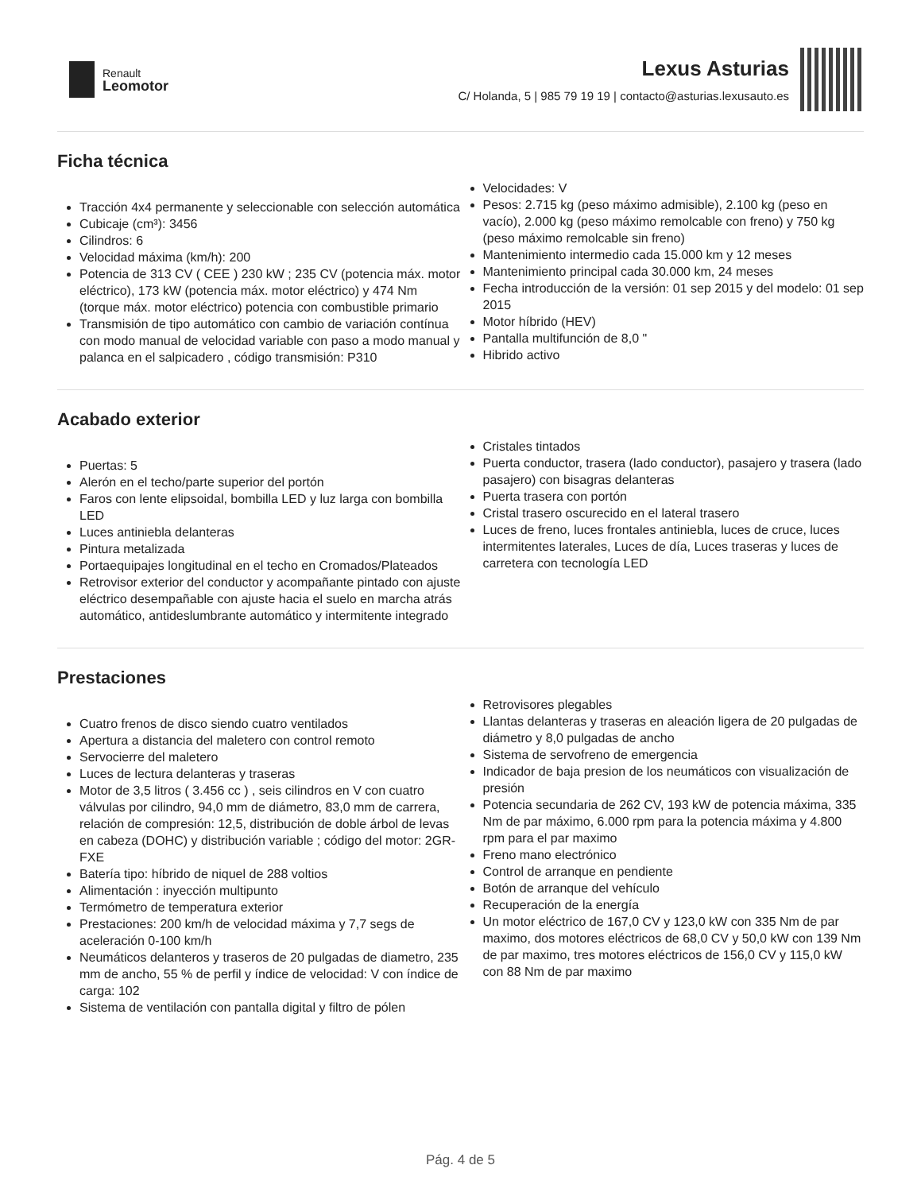Renault
Leomotor
Lexus Asturias
C/ Holanda, 5 | 985 79 19 19 | contacto@asturias.lexusauto.es
Ficha técnica
Tracción 4x4 permanente y seleccionable con selección automática
Cubicaje (cm³): 3456
Cilindros: 6
Velocidad máxima (km/h): 200
Potencia de 313 CV ( CEE ) 230 kW ; 235 CV (potencia máx. motor eléctrico), 173 kW (potencia máx. motor eléctrico) y 474 Nm (torque máx. motor eléctrico) potencia con combustible primario
Transmisión de tipo automático con cambio de variación contínua con modo manual de velocidad variable con paso a modo manual y palanca en el salpicadero , código transmisión: P310
Velocidades: V
Pesos: 2.715 kg (peso máximo admisible), 2.100 kg (peso en vacío), 2.000 kg (peso máximo remolcable con freno) y 750 kg (peso máximo remolcable sin freno)
Mantenimiento intermedio cada 15.000 km y 12 meses
Mantenimiento principal cada 30.000 km, 24 meses
Fecha introducción de la versión: 01 sep 2015 y del modelo: 01 sep 2015
Motor híbrido (HEV)
Pantalla multifunción de 8,0 "
Hibrido activo
Acabado exterior
Puertas: 5
Alerón en el techo/parte superior del portón
Faros con lente elipsoidal, bombilla LED y luz larga con bombilla LED
Luces antiniebla delanteras
Pintura metalizada
Portaequipajes longitudinal en el techo en Cromados/Plateados
Retrovisor exterior del conductor y acompañante pintado con ajuste eléctrico desempañable con ajuste hacia el suelo en marcha atrás automático, antideslumbrante automático y intermitente integrado
Cristales tintados
Puerta conductor, trasera (lado conductor), pasajero y trasera (lado pasajero) con bisagras delanteras
Puerta trasera con portón
Cristal trasero oscurecido en el lateral trasero
Luces de freno, luces frontales antiniebla, luces de cruce, luces intermitentes laterales, Luces de día, Luces traseras y luces de carretera con tecnología LED
Prestaciones
Cuatro frenos de disco siendo cuatro ventilados
Apertura a distancia del maletero con control remoto
Servocierre del maletero
Luces de lectura delanteras y traseras
Motor de 3,5 litros ( 3.456 cc ) , seis cilindros en V con cuatro válvulas por cilindro, 94,0 mm de diámetro, 83,0 mm de carrera, relación de compresión: 12,5, distribución de doble árbol de levas en cabeza (DOHC) y distribución variable ; código del motor: 2GR-FXE
Batería tipo: híbrido de niquel de 288 voltios
Alimentación : inyección multipunto
Termómetro de temperatura exterior
Prestaciones: 200 km/h de velocidad máxima y 7,7 segs de aceleración 0-100 km/h
Neumáticos delanteros y traseros de 20 pulgadas de diametro, 235 mm de ancho, 55 % de perfil y índice de velocidad: V con índice de carga: 102
Sistema de ventilación con pantalla digital y filtro de pólen
Retrovisores plegables
Llantas delanteras y traseras en aleación ligera de 20 pulgadas de diámetro y 8,0 pulgadas de ancho
Sistema de servofreno de emergencia
Indicador de baja presion de los neumáticos con visualización de presión
Potencia secundaria de 262 CV, 193 kW de potencia máxima, 335 Nm de par máximo, 6.000 rpm para la potencia máxima y 4.800 rpm para el par maximo
Freno mano electrónico
Control de arranque en pendiente
Botón de arranque del vehículo
Recuperación de la energía
Un motor eléctrico de 167,0 CV y 123,0 kW con 335 Nm de par maximo, dos motores eléctricos de 68,0 CV y 50,0 kW con 139 Nm de par maximo, tres motores eléctricos de 156,0 CV y 115,0 kW con 88 Nm de par maximo
Pág. 4 de 5